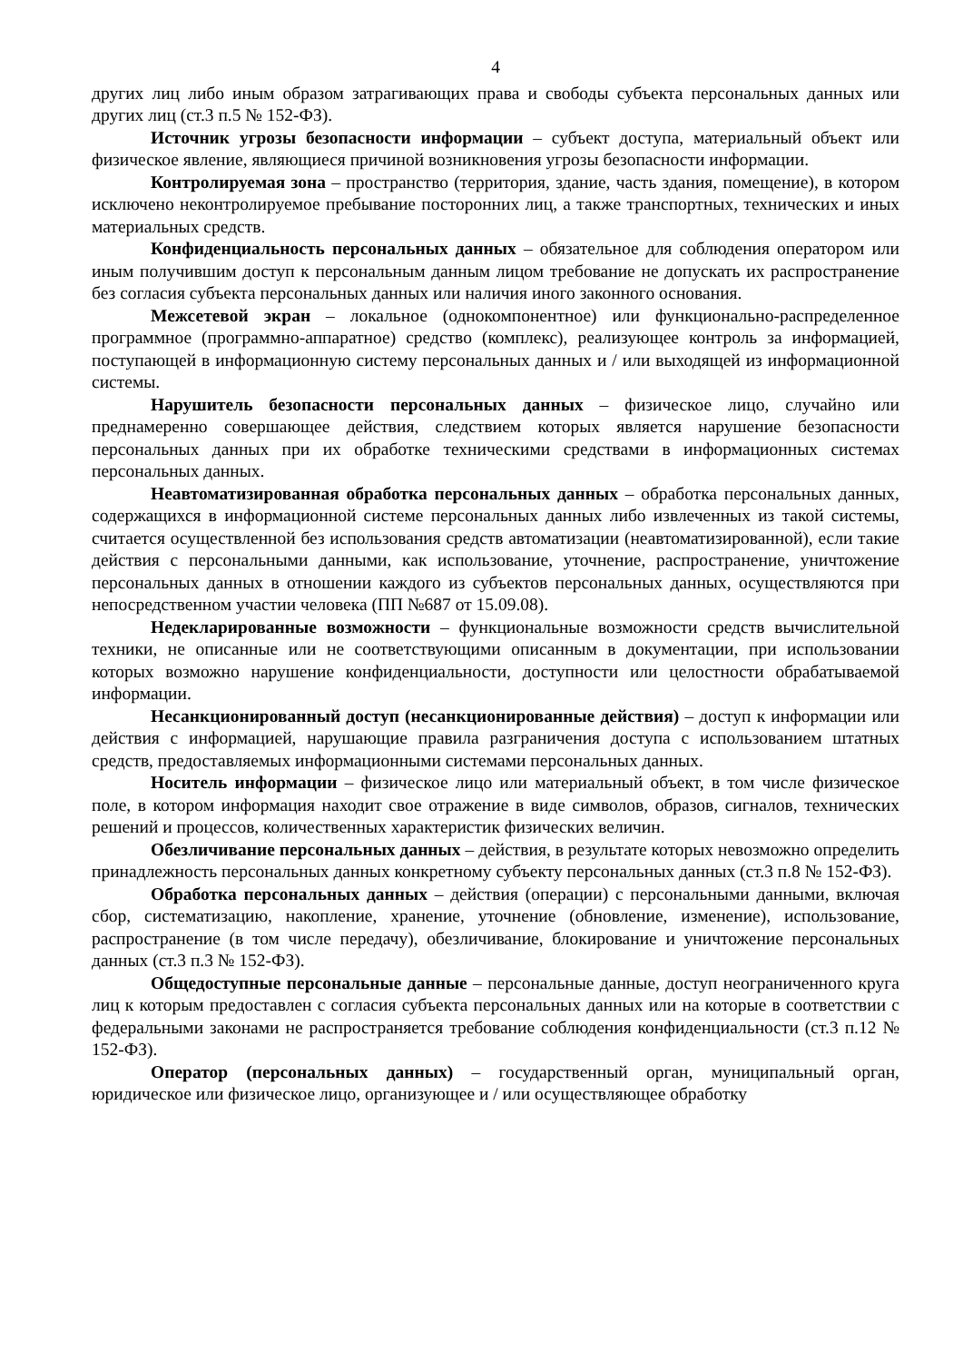4
других лиц либо иным образом затрагивающих права и свободы субъекта персональных данных или других лиц (ст.3 п.5 № 152-ФЗ).
Источник угрозы безопасности информации – субъект доступа, материальный объект или физическое явление, являющиеся причиной возникновения угрозы безопасности информации.
Контролируемая зона – пространство (территория, здание, часть здания, помещение), в котором исключено неконтролируемое пребывание посторонних лиц, а также транспортных, технических и иных материальных средств.
Конфиденциальность персональных данных – обязательное для соблюдения оператором или иным получившим доступ к персональным данным лицом требование не допускать их распространение без согласия субъекта персональных данных или наличия иного законного основания.
Межсетевой экран – локальное (однокомпонентное) или функционально-распределенное программное (программно-аппаратное) средство (комплекс), реализующее контроль за информацией, поступающей в информационную систему персональных данных и / или выходящей из информационной системы.
Нарушитель безопасности персональных данных – физическое лицо, случайно или преднамеренно совершающее действия, следствием которых является нарушение безопасности персональных данных при их обработке техническими средствами в информационных системах персональных данных.
Неавтоматизированная обработка персональных данных – обработка персональных данных, содержащихся в информационной системе персональных данных либо извлеченных из такой системы, считается осуществленной без использования средств автоматизации (неавтоматизированной), если такие действия с персональными данными, как использование, уточнение, распространение, уничтожение персональных данных в отношении каждого из субъектов персональных данных, осуществляются при непосредственном участии человека (ПП №687 от 15.09.08).
Недекларированные возможности – функциональные возможности средств вычислительной техники, не описанные или не соответствующими описанным в документации, при использовании которых возможно нарушение конфиденциальности, доступности или целостности обрабатываемой информации.
Несанкционированный доступ (несанкционированные действия) – доступ к информации или действия с информацией, нарушающие правила разграничения доступа с использованием штатных средств, предоставляемых информационными системами персональных данных.
Носитель информации – физическое лицо или материальный объект, в том числе физическое поле, в котором информация находит свое отражение в виде символов, образов, сигналов, технических решений и процессов, количественных характеристик физических величин.
Обезличивание персональных данных – действия, в результате которых невозможно определить принадлежность персональных данных конкретному субъекту персональных данных (ст.3 п.8 № 152-ФЗ).
Обработка персональных данных – действия (операции) с персональными данными, включая сбор, систематизацию, накопление, хранение, уточнение (обновление, изменение), использование, распространение (в том числе передачу), обезличивание, блокирование и уничтожение персональных данных (ст.3 п.3 № 152-ФЗ).
Общедоступные персональные данные – персональные данные, доступ неограниченного круга лиц к которым предоставлен с согласия субъекта персональных данных или на которые в соответствии с федеральными законами не распространяется требование соблюдения конфиденциальности (ст.3 п.12 № 152-ФЗ).
Оператор (персональных данных) – государственный орган, муниципальный орган, юридическое или физическое лицо, организующее и / или осуществляющее обработку